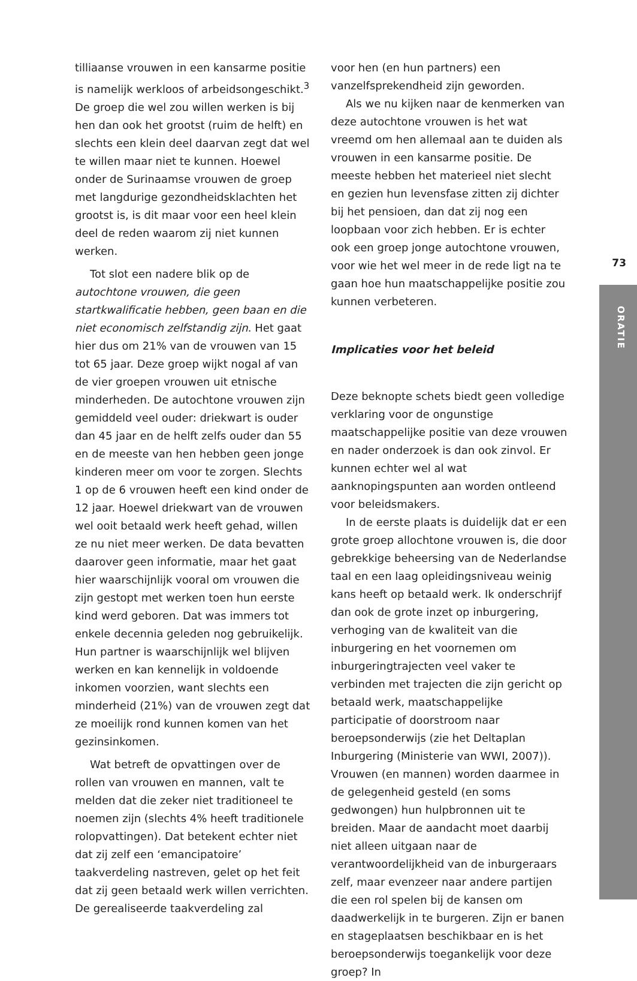tilliaanse vrouwen in een kansarme positie is namelijk werkloos of arbeidsongeschikt.<sup>3</sup> De groep die wel zou willen werken is bij hen dan ook het grootst (ruim de helft) en slechts een klein deel daarvan zegt dat wel te willen maar niet te kunnen. Hoewel onder de Surinaamse vrouwen de groep met langdurige gezondheidsklachten het grootst is, is dit maar voor een heel klein deel de reden waarom zij niet kunnen werken.
Tot slot een nadere blik op de autochtone vrouwen, die geen startkwalificatie hebben, geen baan en die niet economisch zelfstandig zijn. Het gaat hier dus om 21% van de vrouwen van 15 tot 65 jaar. Deze groep wijkt nogal af van de vier groepen vrouwen uit etnische minderheden. De autochtone vrouwen zijn gemiddeld veel ouder: driekwart is ouder dan 45 jaar en de helft zelfs ouder dan 55 en de meeste van hen hebben geen jonge kinderen meer om voor te zorgen. Slechts 1 op de 6 vrouwen heeft een kind onder de 12 jaar. Hoewel driekwart van de vrouwen wel ooit betaald werk heeft gehad, willen ze nu niet meer werken. De data bevatten daarover geen informatie, maar het gaat hier waarschijnlijk vooral om vrouwen die zijn gestopt met werken toen hun eerste kind werd geboren. Dat was immers tot enkele decennia geleden nog gebruikelijk. Hun partner is waarschijnlijk wel blijven werken en kan kennelijk in voldoende inkomen voorzien, want slechts een minderheid (21%) van de vrouwen zegt dat ze moeilijk rond kunnen komen van het gezinsinkomen.
Wat betreft de opvattingen over de rollen van vrouwen en mannen, valt te melden dat die zeker niet traditioneel te noemen zijn (slechts 4% heeft traditionele rolopvattingen). Dat betekent echter niet dat zij zelf een ‘emancipatoire’ taakverdeling nastreven, gelet op het feit dat zij geen betaald werk willen verrichten. De gerealiseerde taakverdeling zal
voor hen (en hun partners) een vanzelfsprekendheid zijn geworden.
Als we nu kijken naar de kenmerken van deze autochtone vrouwen is het wat vreemd om hen allemaal aan te duiden als vrouwen in een kansarme positie. De meeste hebben het materieel niet slecht en gezien hun levensfase zitten zij dichter bij het pensioen, dan dat zij nog een loopbaan voor zich hebben. Er is echter ook een groep jonge autochtone vrouwen, voor wie het wel meer in de rede ligt na te gaan hoe hun maatschappelijke positie zou kunnen verbeteren.
Implicaties voor het beleid
Deze beknopte schets biedt geen volledige verklaring voor de ongunstige maatschappelijke positie van deze vrouwen en nader onderzoek is dan ook zinvol. Er kunnen echter wel al wat aanknopingspunten aan worden ontleend voor beleidsmakers.
In de eerste plaats is duidelijk dat er een grote groep allochtone vrouwen is, die door gebrekkige beheersing van de Nederlandse taal en een laag opleidingsniveau weinig kans heeft op betaald werk. Ik onderschrijf dan ook de grote inzet op inburgering, verhoging van de kwaliteit van die inburgering en het voornemen om inburgeringtrajecten veel vaker te verbinden met trajecten die zijn gericht op betaald werk, maatschappelijke participatie of doorstroom naar beroepsonderwijs (zie het Deltaplan Inburgering (Ministerie van WWI, 2007)). Vrouwen (en mannen) worden daarmee in de gelegenheid gesteld (en soms gedwongen) hun hulpbronnen uit te breiden. Maar de aandacht moet daarbij niet alleen uitgaan naar de verantwoordelijkheid van de inburgeraars zelf, maar evenzeer naar andere partijen die een rol spelen bij de kansen om daadwerkelijk in te burgeren. Zijn er banen en stageplaatsen beschikbaar en is het beroepsonderwijs toegankelijk voor deze groep? In
73
ORATIE